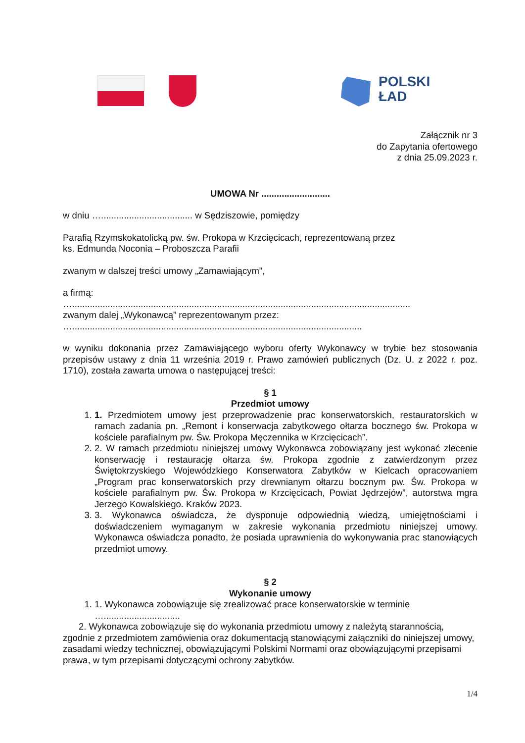POLSKI
ŁAD
Załącznik nr 3
do Zapytania ofertowego
z dnia 25.09.2023 r.
UMOWA Nr ...........................
w dniu ….................................... w Sędziszowie, pomiędzy
Parafią Rzymskokatolicką pw. św. Prokopa w Krzcięcicach, reprezentowaną przez
ks. Edmunda Noconia – Proboszcza Parafii
zwanym w dalszej treści umowy „Zamawiającym”,
a firmą:
….....................................................................................................................................
zwanym dalej „Wykonawcą” reprezentowanym przez:
…..................................................................................................................
w wyniku dokonania przez Zamawiającego wyboru oferty Wykonawcy w trybie bez stosowania przepisów ustawy z dnia 11 września 2019 r. Prawo zamówień publicznych (Dz. U. z 2022 r. poz. 1710), została zawarta umowa o następującej treści:
§ 1
Przedmiot umowy
1. 1. Przedmiotem umowy jest przeprowadzenie prac konserwatorskich, restauratorskich w ramach zadania pn. „Remont i konserwacja zabytkowego ołtarza bocznego św. Prokopa w kościele parafialnym pw. Św. Prokopa Męczennika w Krzcięcicach”.
2. 2. W ramach przedmiotu niniejszej umowy Wykonawca zobowiązany jest wykonać zlecenie konserwację i restaurację ołtarza św. Prokopa zgodnie z zatwierdzonym przez Świętokrzyskiego Wojewódzkiego Konserwatora Zabytków w Kielcach opracowaniem „Program prac konserwatorskich przy drewnianym ołtarzu bocznym pw. Św. Prokopa w kościele parafialnym pw. Św. Prokopa w Krzcięcicach, Powiat Jędrzejów”, autorstwa mgra Jerzego Kowalskiego. Kraków 2023.
3. 3. Wykonawca oświadcza, że dysponuje odpowiednią wiedzą, umiejętnościami i doświadczeniem wymaganym w zakresie wykonania przedmiotu niniejszej umowy. Wykonawca oświadcza ponadto, że posiada uprawnienia do wykonywania prac stanowiących przedmiot umowy.
§ 2
Wykonanie umowy
1. 1. Wykonawca zobowiązuje się zrealizować prace konserwatorskie w terminie
…..............................
2. Wykonawca zobowiązuje się do wykonania przedmiotu umowy z należytą starannością, zgodnie z przedmiotem zamówienia oraz dokumentacją stanowiącymi załączniki do niniejszej umowy, zasadami wiedzy technicznej, obowiązującymi Polskimi Normami oraz obowiązującymi przepisami prawa, w tym przepisami dotyczącymi ochrony zabytków.
1/4